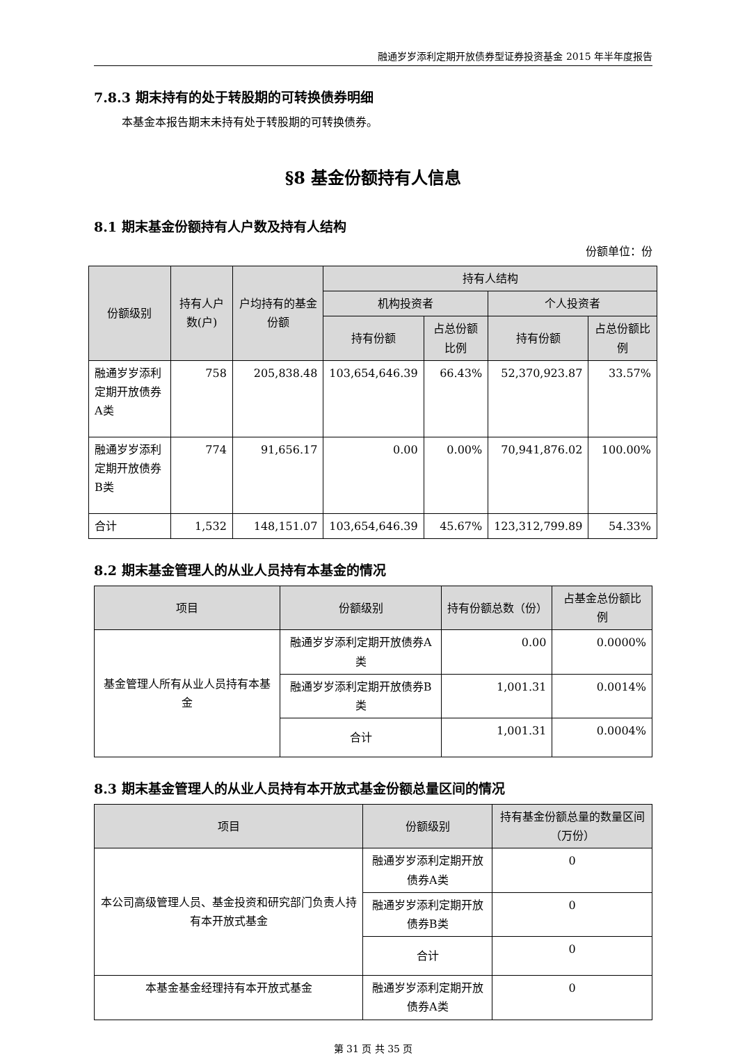融通岁岁添利定期开放债券型证券投资基金 2015 年半年度报告
7.8.3 期末持有的处于转股期的可转换债券明细
本基金本报告期末未持有处于转股期的可转换债券。
§8 基金份额持有人信息
8.1 期末基金份额持有人户数及持有人结构
份额单位：份
| 份额级别 | 持有人户数(户) | 户均持有的基金份额 | 持有人结构 | | | |
| --- | --- | --- | --- | --- | --- | --- |
| | | | 机构投资者 | | 个人投资者 | |
| | | | 持有份额 | 占总份额比例 | 持有份额 | 占总份额比例 |
| 融通岁岁添利定期开放债券A类 | 758 | 205,838.48 | 103,654,646.39 | 66.43% | 52,370,923.87 | 33.57% |
| 融通岁岁添利定期开放债券B类 | 774 | 91,656.17 | 0.00 | 0.00% | 70,941,876.02 | 100.00% |
| 合计 | 1,532 | 148,151.07 | 103,654,646.39 | 45.67% | 123,312,799.89 | 54.33% |
8.2 期末基金管理人的从业人员持有本基金的情况
| 项目 | 份额级别 | 持有份额总数（份） | 占基金总份额比例 |
| --- | --- | --- | --- |
| 基金管理人所有从业人员持有本基金 | 融通岁岁添利定期开放债券A类 | 0.00 | 0.0000% |
| | 融通岁岁添利定期开放债券B类 | 1,001.31 | 0.0014% |
| | 合计 | 1,001.31 | 0.0004% |
8.3 期末基金管理人的从业人员持有本开放式基金份额总量区间的情况
| 项目 | 份额级别 | 持有基金份额总量的数量区间（万份） |
| --- | --- | --- |
| 本公司高级管理人员、基金投资和研究部门负责人持有本开放式基金 | 融通岁岁添利定期开放债券A类 | 0 |
| | 融通岁岁添利定期开放债券B类 | 0 |
| | 合计 | 0 |
| 本基金基金经理持有本开放式基金 | 融通岁岁添利定期开放债券A类 | 0 |
第 31 页 共 35 页